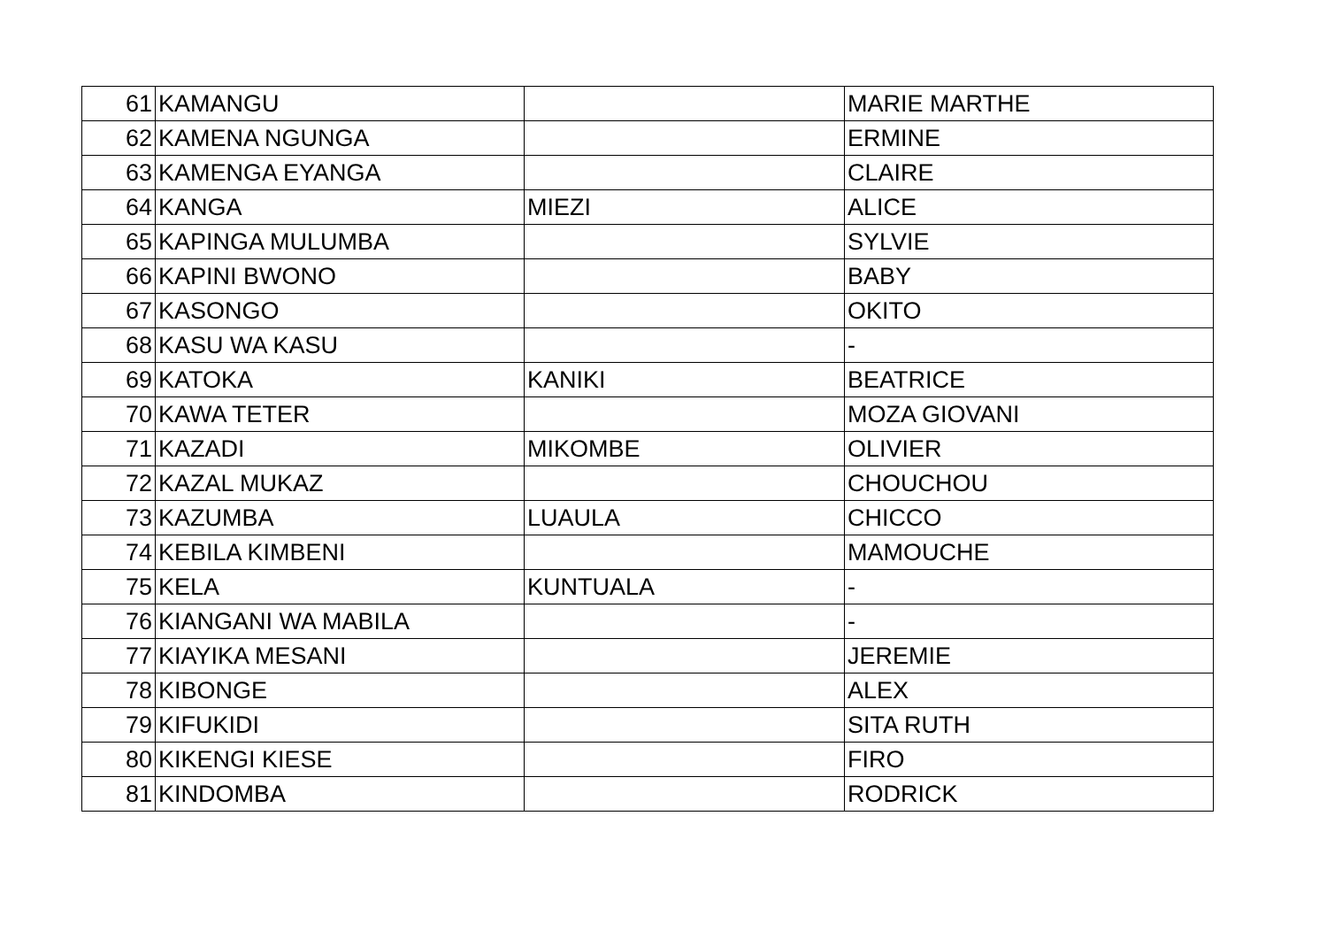| 61 | KAMANGU | | MARIE MARTHE |
| 62 | KAMENA NGUNGA | | ERMINE |
| 63 | KAMENGA EYANGA | | CLAIRE |
| 64 | KANGA | MIEZI | ALICE |
| 65 | KAPINGA MULUMBA | | SYLVIE |
| 66 | KAPINI BWONO | | BABY |
| 67 | KASONGO | | OKITO |
| 68 | KASU WA KASU | | - |
| 69 | KATOKA | KANIKI | BEATRICE |
| 70 | KAWA TETER | | MOZA GIOVANI |
| 71 | KAZADI | MIKOMBE | OLIVIER |
| 72 | KAZAL MUKAZ | | CHOUCHOU |
| 73 | KAZUMBA | LUAULA | CHICCO |
| 74 | KEBILA KIMBENI | | MAMOUCHE |
| 75 | KELA | KUNTUALA | - |
| 76 | KIANGANI WA MABILA | | - |
| 77 | KIAYIKA MESANI | | JEREMIE |
| 78 | KIBONGE | | ALEX |
| 79 | KIFUKIDI | | SITA RUTH |
| 80 | KIKENGI KIESE | | FIRO |
| 81 | KINDOMBA | | RODRICK |